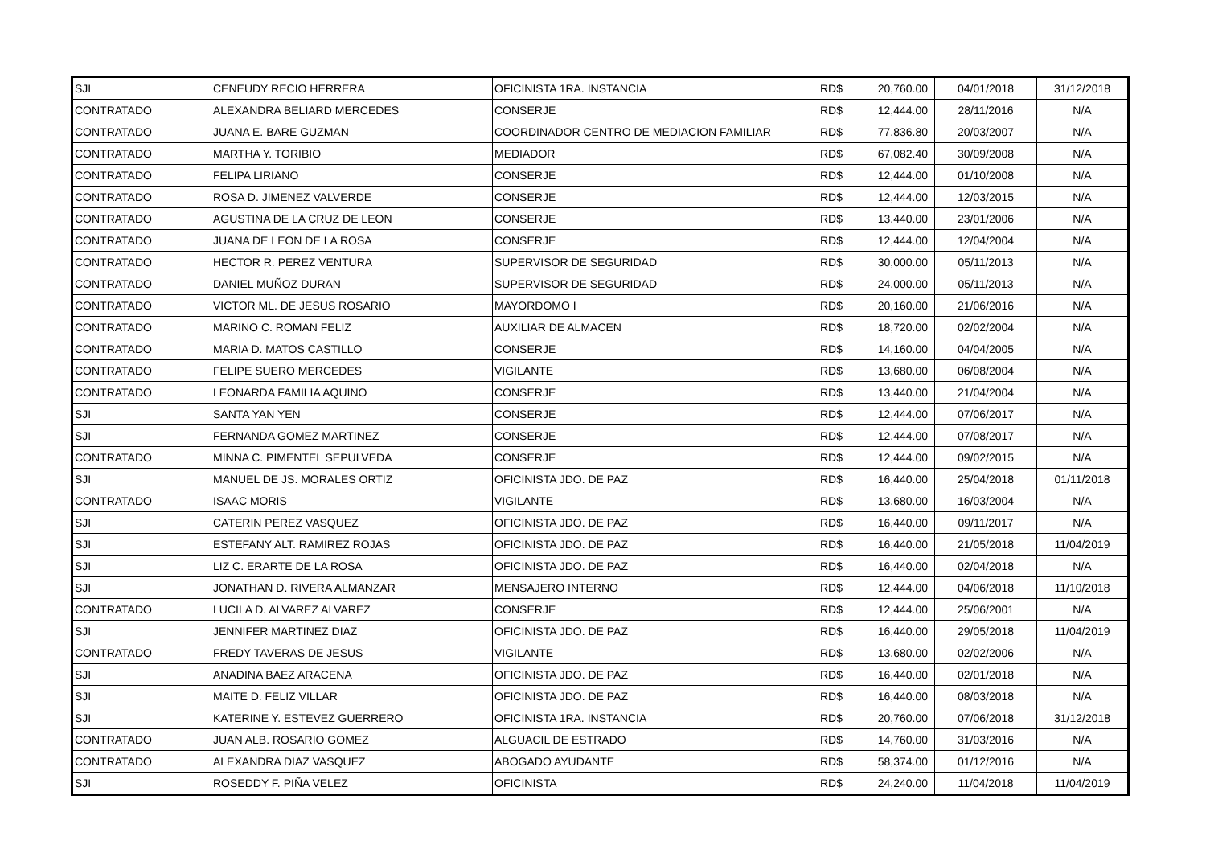| SJI | CENEUDY RECIO HERRERA | OFICINISTA 1RA. INSTANCIA | RD$ | 20,760.00 | 04/01/2018 | 31/12/2018 |
| CONTRATADO | ALEXANDRA BELIARD MERCEDES | CONSERJE | RD$ | 12,444.00 | 28/11/2016 | N/A |
| CONTRATADO | JUANA E. BARE GUZMAN | COORDINADOR CENTRO DE MEDIACION FAMILIAR | RD$ | 77,836.80 | 20/03/2007 | N/A |
| CONTRATADO | MARTHA Y. TORIBIO | MEDIADOR | RD$ | 67,082.40 | 30/09/2008 | N/A |
| CONTRATADO | FELIPA LIRIANO | CONSERJE | RD$ | 12,444.00 | 01/10/2008 | N/A |
| CONTRATADO | ROSA D. JIMENEZ VALVERDE | CONSERJE | RD$ | 12,444.00 | 12/03/2015 | N/A |
| CONTRATADO | AGUSTINA DE LA CRUZ DE LEON | CONSERJE | RD$ | 13,440.00 | 23/01/2006 | N/A |
| CONTRATADO | JUANA DE LEON DE LA ROSA | CONSERJE | RD$ | 12,444.00 | 12/04/2004 | N/A |
| CONTRATADO | HECTOR R. PEREZ VENTURA | SUPERVISOR DE SEGURIDAD | RD$ | 30,000.00 | 05/11/2013 | N/A |
| CONTRATADO | DANIEL MUÑOZ DURAN | SUPERVISOR DE SEGURIDAD | RD$ | 24,000.00 | 05/11/2013 | N/A |
| CONTRATADO | VICTOR ML. DE JESUS ROSARIO | MAYORDOMO I | RD$ | 20,160.00 | 21/06/2016 | N/A |
| CONTRATADO | MARINO C. ROMAN FELIZ | AUXILIAR DE ALMACEN | RD$ | 18,720.00 | 02/02/2004 | N/A |
| CONTRATADO | MARIA D. MATOS CASTILLO | CONSERJE | RD$ | 14,160.00 | 04/04/2005 | N/A |
| CONTRATADO | FELIPE SUERO MERCEDES | VIGILANTE | RD$ | 13,680.00 | 06/08/2004 | N/A |
| CONTRATADO | LEONARDA FAMILIA AQUINO | CONSERJE | RD$ | 13,440.00 | 21/04/2004 | N/A |
| SJI | SANTA YAN YEN | CONSERJE | RD$ | 12,444.00 | 07/06/2017 | N/A |
| SJI | FERNANDA GOMEZ MARTINEZ | CONSERJE | RD$ | 12,444.00 | 07/08/2017 | N/A |
| CONTRATADO | MINNA C. PIMENTEL SEPULVEDA | CONSERJE | RD$ | 12,444.00 | 09/02/2015 | N/A |
| SJI | MANUEL DE JS. MORALES ORTIZ | OFICINISTA JDO. DE PAZ | RD$ | 16,440.00 | 25/04/2018 | 01/11/2018 |
| CONTRATADO | ISAAC MORIS | VIGILANTE | RD$ | 13,680.00 | 16/03/2004 | N/A |
| SJI | CATERIN PEREZ VASQUEZ | OFICINISTA JDO. DE PAZ | RD$ | 16,440.00 | 09/11/2017 | N/A |
| SJI | ESTEFANY ALT. RAMIREZ ROJAS | OFICINISTA JDO. DE PAZ | RD$ | 16,440.00 | 21/05/2018 | 11/04/2019 |
| SJI | LIZ C. ERARTE DE LA ROSA | OFICINISTA JDO. DE PAZ | RD$ | 16,440.00 | 02/04/2018 | N/A |
| SJI | JONATHAN D. RIVERA ALMANZAR | MENSAJERO INTERNO | RD$ | 12,444.00 | 04/06/2018 | 11/10/2018 |
| CONTRATADO | LUCILA D. ALVAREZ ALVAREZ | CONSERJE | RD$ | 12,444.00 | 25/06/2001 | N/A |
| SJI | JENNIFER MARTINEZ DIAZ | OFICINISTA JDO. DE PAZ | RD$ | 16,440.00 | 29/05/2018 | 11/04/2019 |
| CONTRATADO | FREDY TAVERAS DE JESUS | VIGILANTE | RD$ | 13,680.00 | 02/02/2006 | N/A |
| SJI | ANADINA BAEZ ARACENA | OFICINISTA JDO. DE PAZ | RD$ | 16,440.00 | 02/01/2018 | N/A |
| SJI | MAITE D. FELIZ VILLAR | OFICINISTA JDO. DE PAZ | RD$ | 16,440.00 | 08/03/2018 | N/A |
| SJI | KATERINE Y. ESTEVEZ GUERRERO | OFICINISTA 1RA. INSTANCIA | RD$ | 20,760.00 | 07/06/2018 | 31/12/2018 |
| CONTRATADO | JUAN ALB. ROSARIO GOMEZ | ALGUACIL DE ESTRADO | RD$ | 14,760.00 | 31/03/2016 | N/A |
| CONTRATADO | ALEXANDRA DIAZ VASQUEZ | ABOGADO AYUDANTE | RD$ | 58,374.00 | 01/12/2016 | N/A |
| SJI | ROSEDDY F. PIÑA VELEZ | OFICINISTA | RD$ | 24,240.00 | 11/04/2018 | 11/04/2019 |